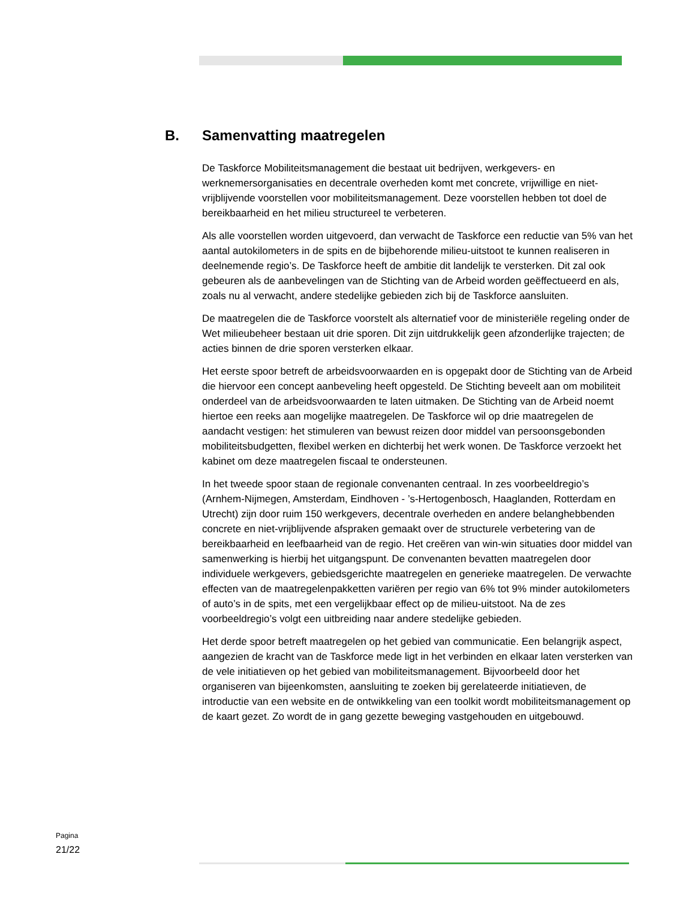B. Samenvatting maatregelen
De Taskforce Mobiliteitsmanagement die bestaat uit bedrijven, werkgevers- en werknemersorganisaties en decentrale overheden komt met concrete, vrijwillige en niet-vrijblijvende voorstellen voor mobiliteitsmanagement. Deze voorstellen hebben tot doel de bereikbaarheid en het milieu structureel te verbeteren.
Als alle voorstellen worden uitgevoerd, dan verwacht de Taskforce een reductie van 5% van het aantal autokilometers in de spits en de bijbehorende milieu-uitstoot te kunnen realiseren in deelnemende regio’s. De Taskforce heeft de ambitie dit landelijk te versterken. Dit zal ook gebeuren als de aanbevelingen van de Stichting van de Arbeid worden geëffectueerd en als, zoals nu al verwacht, andere stedelijke gebieden zich bij de Taskforce aansluiten.
De maatregelen die de Taskforce voorstelt als alternatief voor de ministeriële regeling onder de Wet milieubeheer bestaan uit drie sporen. Dit zijn uitdrukkelijk geen afzonderlijke trajecten; de acties binnen de drie sporen versterken elkaar.
Het eerste spoor betreft de arbeidsvoorwaarden en is opgepakt door de Stichting van de Arbeid die hiervoor een concept aanbeveling heeft opgesteld. De Stichting beveelt aan om mobiliteit onderdeel van de arbeidsvoorwaarden te laten uitmaken. De Stichting van de Arbeid noemt hiertoe een reeks aan mogelijke maatregelen. De Taskforce wil op drie maatregelen de aandacht vestigen: het stimuleren van bewust reizen door middel van persoonsgebonden mobiliteitsbudgetten, flexibel werken en dichterbij het werk wonen. De Taskforce verzoekt het kabinet om deze maatregelen fiscaal te ondersteunen.
In het tweede spoor staan de regionale convenanten centraal. In zes voorbeeldregio’s (Arnhem-Nijmegen, Amsterdam, Eindhoven - ’s-Hertogenbosch, Haaglanden, Rotterdam en Utrecht) zijn door ruim 150 werkgevers, decentrale overheden en andere belanghebbenden concrete en niet-vrijblijvende afspraken gemaakt over de structurele verbetering van de bereikbaarheid en leefbaarheid van de regio. Het creëren van win-win situaties door middel van samenwerking is hierbij het uitgangspunt. De convenanten bevatten maatregelen door individuele werkgevers, gebiedsgerichte maatregelen en generieke maatregelen. De verwachte effecten van de maatregelenpakketten variëren per regio van 6% tot 9% minder autokilometers of auto’s in de spits, met een vergelijkbaar effect op de milieu-uitstoot. Na de zes voorbeeldregio’s volgt een uitbreiding naar andere stedelijke gebieden.
Het derde spoor betreft maatregelen op het gebied van communicatie. Een belangrijk aspect, aangezien de kracht van de Taskforce mede ligt in het verbinden en elkaar laten versterken van de vele initiatieven op het gebied van mobiliteitsmanagement. Bijvoorbeeld door het organiseren van bijeenkomsten, aansluiting te zoeken bij gerelateerde initiatieven, de introductie van een website en de ontwikkeling van een toolkit wordt mobiliteitsmanagement op de kaart gezet. Zo wordt de in gang gezette beweging vastgehouden en uitgebouwd.
Pagina
21/22